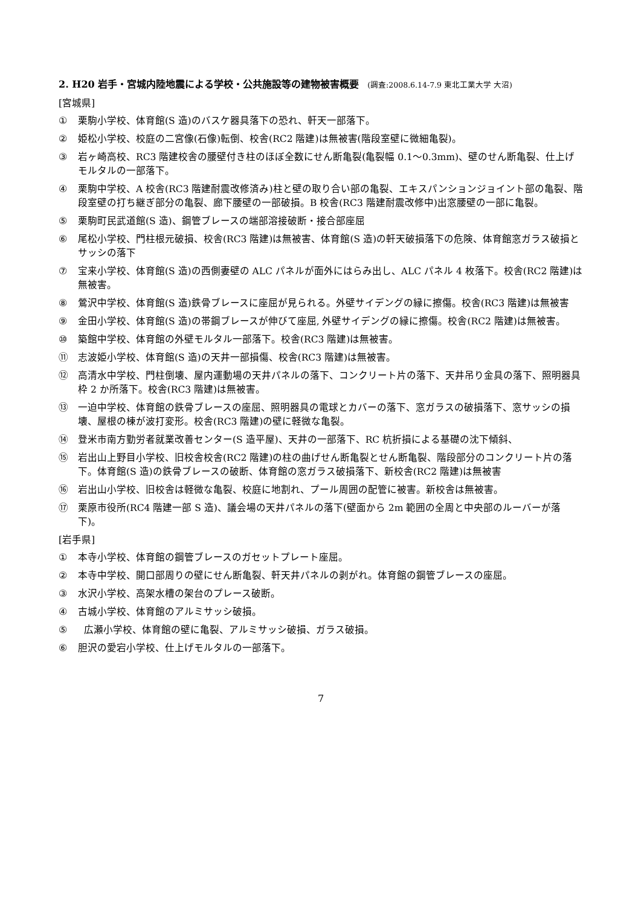2. H20 岩手・宮城内陸地震による学校・公共施設等の建物被害概要 (調査:2008.6.14-7.9 東北工業大学 大沼)
[宮城県]
① 栗駒小学校、体育館(S 造)のバスケ器具落下の恐れ、軒天一部落下。
② 姫松小学校、校庭の二宮像(石像)転倒、校舎(RC2 階建)は無被害(階段室壁に微細亀裂)。
③ 岩ヶ崎高校、RC3 階建校舎の腰壁付き柱のほぼ全数にせん断亀裂(亀裂幅 0.1～0.3mm)、壁のせん断亀裂、仕上げモルタルの一部落下。
④ 栗駒中学校、A 校舎(RC3 階建耐震改修済み)柱と壁の取り合い部の亀裂、エキスパンションジョイント部の亀裂、階段室壁の打ち継ぎ部分の亀裂、廊下腰壁の一部破損。B 校舎(RC3 階建耐震改修中)出窓腰壁の一部に亀裂。
⑤ 栗駒町民武道館(S 造)、鋼管ブレースの端部溶接破断・接合部座屈
⑥ 尾松小学校、門柱根元破損、校舎(RC3 階建)は無被害、体育館(S 造)の軒天破損落下の危険、体育館窓ガラス破損とサッシの落下
⑦ 宝来小学校、体育館(S 造)の西側妻壁の ALC パネルが面外にはらみ出し、ALC パネル 4 枚落下。校舎(RC2 階建)は無被害。
⑧ 鶯沢中学校、体育館(S 造)鉄骨ブレースに座屈が見られる。外壁サイデングの縁に擦傷。校舎(RC3 階建)は無被害
⑨ 金田小学校、体育館(S 造)の帯鋼ブレースが伸びて座屈, 外壁サイデングの縁に擦傷。校舎(RC2 階建)は無被害。
⑩ 築館中学校、体育館の外壁モルタル一部落下。校舎(RC3 階建)は無被害。
⑪ 志波姫小学校、体育館(S 造)の天井一部損傷、校舎(RC3 階建)は無被害。
⑫ 高清水中学校、門柱倒壊、屋内運動場の天井パネルの落下、コンクリート片の落下、天井吊り金具の落下、照明器具枠 2 か所落下。校舎(RC3 階建)は無被害。
⑬ 一迫中学校、体育館の鉄骨ブレースの座屈、照明器具の電球とカバーの落下、窓ガラスの破損落下、窓サッシの損壊、屋根の棟が波打変形。校舎(RC3 階建)の壁に軽微な亀裂。
⑭ 登米市南方勤労者就業改善センター(S 造平屋)、天井の一部落下、RC 杭折損による基礎の沈下傾斜、
⑮ 岩出山上野目小学校、旧校舎校舎(RC2 階建)の柱の曲げせん断亀裂とせん断亀裂、階段部分のコンクリート片の落下。体育館(S 造)の鉄骨ブレースの破断、体育館の窓ガラス破損落下、新校舎(RC2 階建)は無被害
⑯ 岩出山小学校、旧校舎は軽微な亀裂、校庭に地割れ、プール周囲の配管に被害。新校舎は無被害。
⑰ 栗原市役所(RC4 階建一部 S 造)、議会場の天井パネルの落下(壁面から 2m 範囲の全周と中央部のルーバーが落下)。
[岩手県]
① 本寺小学校、体育館の鋼管ブレースのガセットプレート座屈。
② 本寺中学校、開口部周りの壁にせん断亀裂、軒天井パネルの剥がれ。体育館の鋼管ブレースの座屈。
③ 水沢小学校、高架水槽の架台のプレース破断。
④ 古城小学校、体育館のアルミサッシ破損。
⑤ 広瀬小学校、体育館の壁に亀裂、アルミサッシ破損、ガラス破損。
⑥ 胆沢の愛宕小学校、仕上げモルタルの一部落下。
7